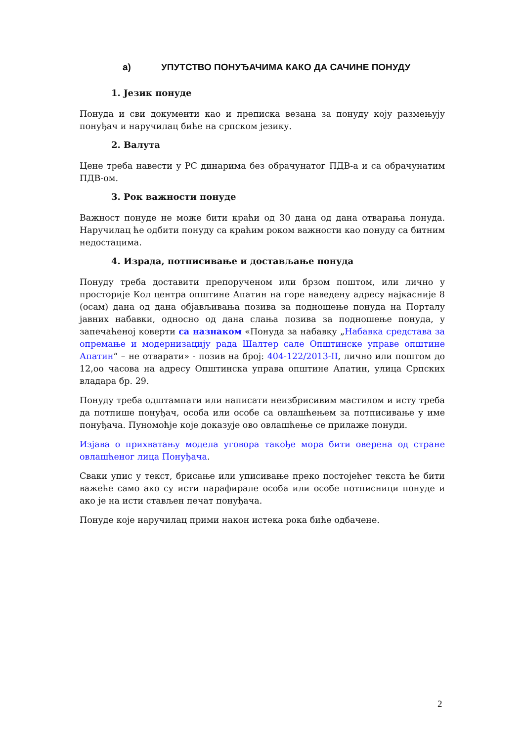а) УПУТСТВО ПОНУЂАЧИМА КАКО ДА САЧИНЕ ПОНУДУ
1. Језик понуде
Понуда и сви документи као и преписка везана за понуду коју размењују понуђач и наручилац биће на српском језику.
2. Валута
Цене треба навести у РС динарима без обрачунатог ПДВ-а и са обрачунатим ПДВ-ом.
3. Рок важности понуде
Важност понуде не може бити краћи од 30 дана од дана отварања понуда. Наручилац ће одбити понуду са краћим роком важности као понуду са битним недостацима.
4. Израда, потписивање и достављање понуда
Понуду треба доставити препорученом или брзом поштом, или лично у просторије Кол центра општине Апатин на горе наведену адресу најкасније 8 (осам) дана од дана објављивања позива за подношење понуда на Порталу јавних набавки, односно од дана слања позива за подношење понуда, у запечаћеној коверти са назнаком «Понуда за набавку „Набавка средстава за опремање и модернизацију рада Шалтер сале Општинске управе општине Апатин“ – не отварати» - позив на број: 404-122/2013-II, лично или поштом до 12,оо часова на адресу Општинска управа општине Апатин, улица Српских владара бр. 29.
Понуду треба одштампати или написати неизбрисивим мастилом и исту треба да потпише понуђач, особа или особе са овлашћењем за потписивање у име понуђача. Пуномоћје које доказује ово овлашћење се прилаже понуди.
Изјава о прихватању модела уговора такође мора бити оверена од стране овлашћеног лица Понуђача.
Сваки упис у текст, брисање или уписивање преко постојећег текста ће бити важеће само ако су исти парафирале особа или особе потписници понуде и ако је на исти стављен печат понуђача.
Понуде које наручилац прими након истека рока биће одбачене.
2